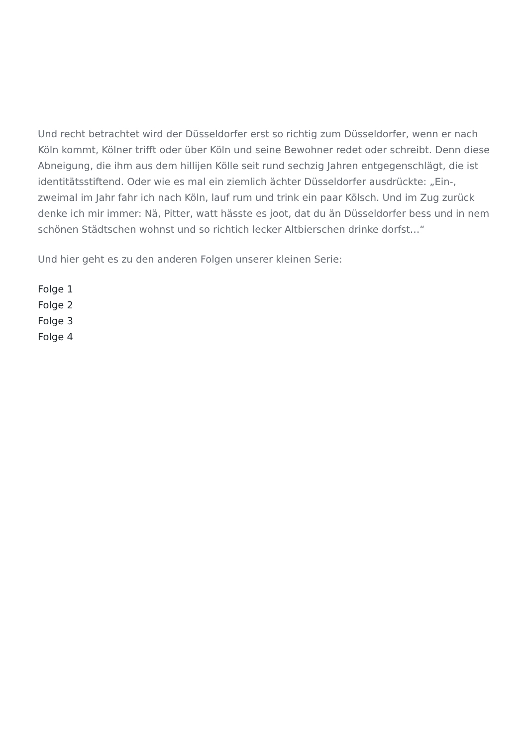Und recht betrachtet wird der Düsseldorfer erst so richtig zum Düsseldorfer, wenn er nach Köln kommt, Kölner trifft oder über Köln und seine Bewohner redet oder schreibt. Denn diese Abneigung, die ihm aus dem hillijen Kölle seit rund sechzig Jahren entgegenschlägt, die ist identitätsstiftend. Oder wie es mal ein ziemlich ächter Düsseldorfer ausdrückte: „Ein-, zweimal im Jahr fahr ich nach Köln, lauf rum und trink ein paar Kölsch. Und im Zug zurück denke ich mir immer: Nä, Pitter, watt hässte es joot, dat du än Düsseldorfer bess und in nem schönen Städtschen wohnst und so richtich lecker Altbierschen drinke dorfst…“
Und hier geht es zu den anderen Folgen unserer kleinen Serie:
Folge 1
Folge 2
Folge 3
Folge 4